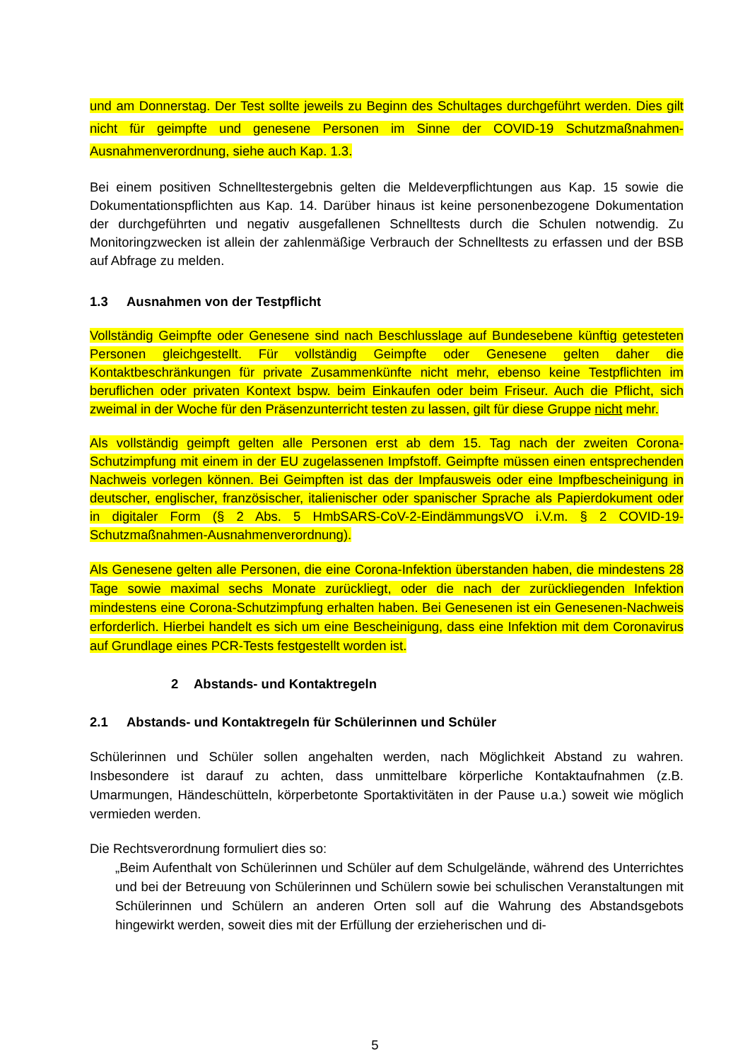und am Donnerstag. Der Test sollte jeweils zu Beginn des Schultages durchgeführt werden. Dies gilt nicht für geimpfte und genesene Personen im Sinne der COVID-19 Schutzmaßnahmen-Ausnahmenverordnung, siehe auch Kap. 1.3.
Bei einem positiven Schnelltestergebnis gelten die Meldeverpflichtungen aus Kap. 15 sowie die Dokumentationspflichten aus Kap. 14. Darüber hinaus ist keine personenbezogene Dokumentation der durchgeführten und negativ ausgefallenen Schnelltests durch die Schulen notwendig. Zu Monitoringzwecken ist allein der zahlenmäßige Verbrauch der Schnelltests zu erfassen und der BSB auf Abfrage zu melden.
1.3 Ausnahmen von der Testpflicht
Vollständig Geimpfte oder Genesene sind nach Beschlusslage auf Bundesebene künftig getesteten Personen gleichgestellt. Für vollständig Geimpfte oder Genesene gelten daher die Kontaktbeschränkungen für private Zusammenkünfte nicht mehr, ebenso keine Testpflichten im beruflichen oder privaten Kontext bspw. beim Einkaufen oder beim Friseur. Auch die Pflicht, sich zweimal in der Woche für den Präsenzunterricht testen zu lassen, gilt für diese Gruppe nicht mehr.
Als vollständig geimpft gelten alle Personen erst ab dem 15. Tag nach der zweiten Corona-Schutzimpfung mit einem in der EU zugelassenen Impfstoff. Geimpfte müssen einen entsprechenden Nachweis vorlegen können. Bei Geimpften ist das der Impfausweis oder eine Impfbescheinigung in deutscher, englischer, französischer, italienischer oder spanischer Sprache als Papierdokument oder in digitaler Form (§ 2 Abs. 5 HmbSARS-CoV-2-EindämmungsVO i.V.m. § 2 COVID-19-Schutzmaßnahmen-Ausnahmenverordnung).
Als Genesene gelten alle Personen, die eine Corona-Infektion überstanden haben, die mindestens 28 Tage sowie maximal sechs Monate zurückliegt, oder die nach der zurückliegenden Infektion mindestens eine Corona-Schutzimpfung erhalten haben. Bei Genesenen ist ein Genesenen-Nachweis erforderlich. Hierbei handelt es sich um eine Bescheinigung, dass eine Infektion mit dem Coronavirus auf Grundlage eines PCR-Tests festgestellt worden ist.
2 Abstands- und Kontaktregeln
2.1 Abstands- und Kontaktregeln für Schülerinnen und Schüler
Schülerinnen und Schüler sollen angehalten werden, nach Möglichkeit Abstand zu wahren. Insbesondere ist darauf zu achten, dass unmittelbare körperliche Kontaktaufnahmen (z.B. Umarmungen, Händeschütteln, körperbetonte Sportaktivitäten in der Pause u.a.) soweit wie möglich vermieden werden.
Die Rechtsverordnung formuliert dies so:
„Beim Aufenthalt von Schülerinnen und Schüler auf dem Schulgelände, während des Unterrichtes und bei der Betreuung von Schülerinnen und Schülern sowie bei schulischen Veranstaltungen mit Schülerinnen und Schülern an anderen Orten soll auf die Wahrung des Abstandsgebots hingewirkt werden, soweit dies mit der Erfüllung der erzieherischen und di-
5